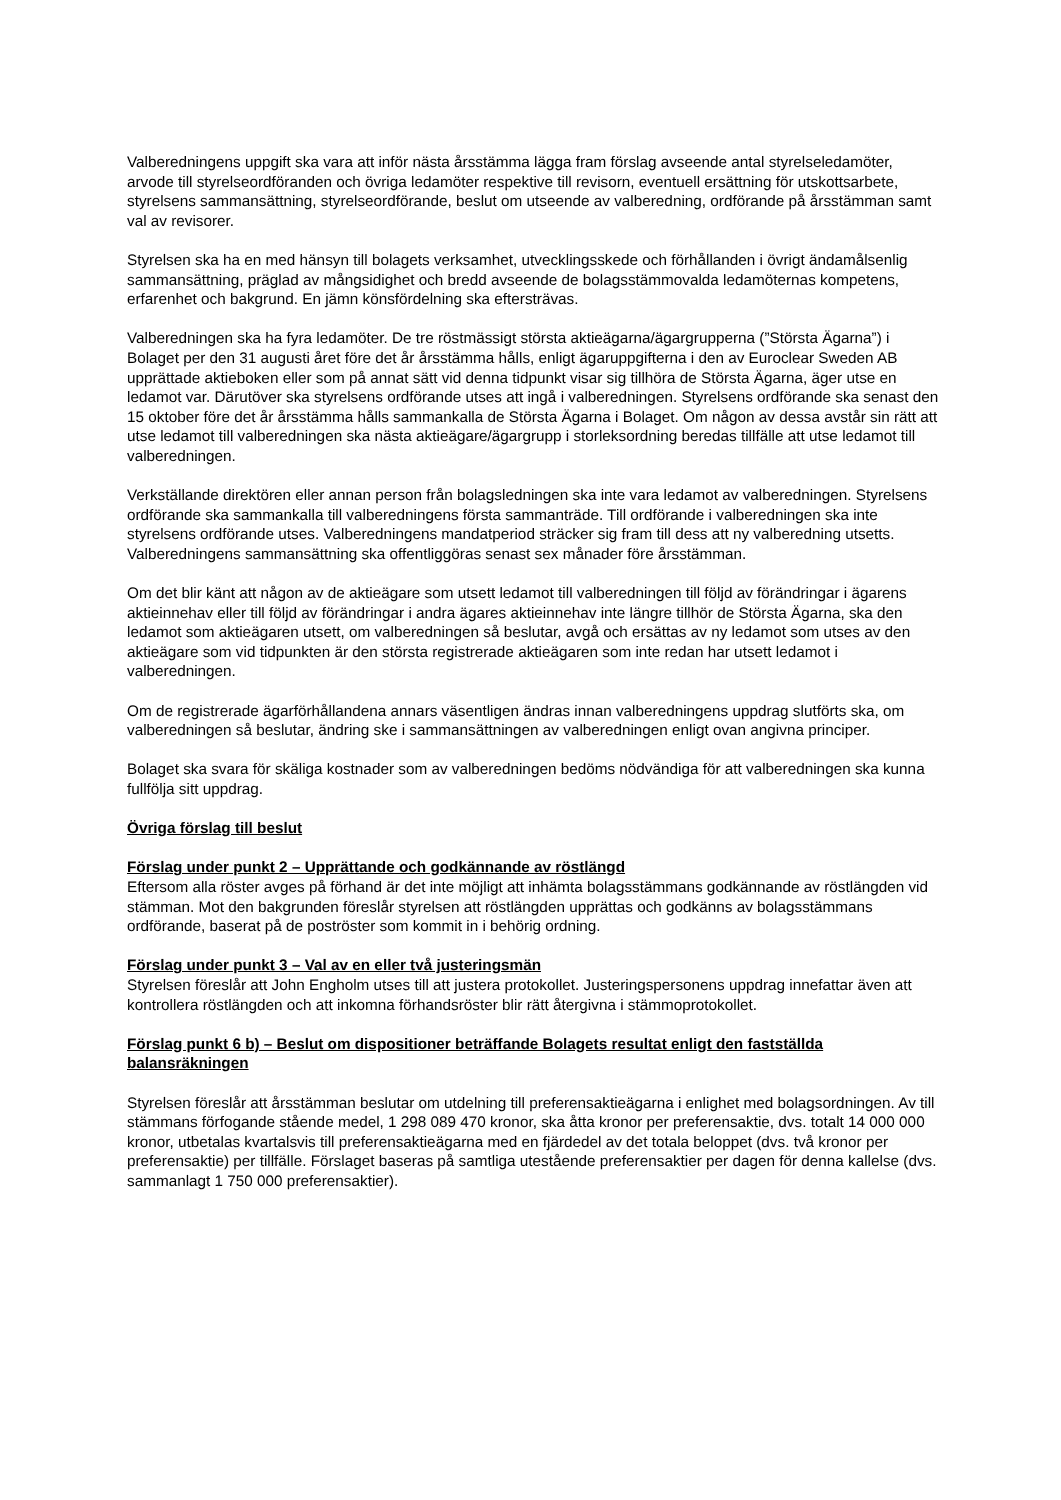Valberedningens uppgift ska vara att inför nästa årsstämma lägga fram förslag avseende antal styrelseledamöter, arvode till styrelseordföranden och övriga ledamöter respektive till revisorn, eventuell ersättning för utskottsarbete, styrelsens sammansättning, styrelseordförande, beslut om utseende av valberedning, ordförande på årsstämman samt val av revisorer.
Styrelsen ska ha en med hänsyn till bolagets verksamhet, utvecklingsskede och förhållanden i övrigt ändamålsenlig sammansättning, präglad av mångsidighet och bredd avseende de bolagsstämmovalda ledamöternas kompetens, erfarenhet och bakgrund. En jämn könsfördelning ska eftersträvas.
Valberedningen ska ha fyra ledamöter. De tre röstmässigt största aktieägarna/ägargrupperna (”Största Ägarna”) i Bolaget per den 31 augusti året före det år årsstämma hålls, enligt ägaruppgifterna i den av Euroclear Sweden AB upprättade aktieboken eller som på annat sätt vid denna tidpunkt visar sig tillhöra de Största Ägarna, äger utse en ledamot var. Därutöver ska styrelsens ordförande utses att ingå i valberedningen. Styrelsens ordförande ska senast den 15 oktober före det år årsstämma hålls sammankalla de Största Ägarna i Bolaget. Om någon av dessa avstår sin rätt att utse ledamot till valberedningen ska nästa aktieägare/ägargrupp i storleksordning beredas tillfälle att utse ledamot till valberedningen.
Verkställande direktören eller annan person från bolagsledningen ska inte vara ledamot av valberedningen. Styrelsens ordförande ska sammankalla till valberedningens första sammanträde. Till ordförande i valberedningen ska inte styrelsens ordförande utses. Valberedningens mandatperiod sträcker sig fram till dess att ny valberedning utsetts. Valberedningens sammansättning ska offentliggöras senast sex månader före årsstämman.
Om det blir känt att någon av de aktieägare som utsett ledamot till valberedningen till följd av förändringar i ägarens aktieinnehav eller till följd av förändringar i andra ägares aktieinnehav inte längre tillhör de Största Ägarna, ska den ledamot som aktieägaren utsett, om valberedningen så beslutar, avgå och ersättas av ny ledamot som utses av den aktieägare som vid tidpunkten är den största registrerade aktieägaren som inte redan har utsett ledamot i valberedningen.
Om de registrerade ägarförhållandena annars väsentligen ändras innan valberedningens uppdrag slutförts ska, om valberedningen så beslutar, ändring ske i sammansättningen av valberedningen enligt ovan angivna principer.
Bolaget ska svara för skäliga kostnader som av valberedningen bedöms nödvändiga för att valberedningen ska kunna fullfölja sitt uppdrag.
Övriga förslag till beslut
Förslag under punkt 2 – Upprättande och godkännande av röstlängd
Eftersom alla röster avges på förhand är det inte möjligt att inhämta bolagsstämmans godkännande av röstlängden vid stämman. Mot den bakgrunden föreslår styrelsen att röstlängden upprättas och godkänns av bolagsstämmans ordförande, baserat på de poströster som kommit in i behörig ordning.
Förslag under punkt 3 – Val av en eller två justeringsmän
Styrelsen föreslår att John Engholm utses till att justera protokollet. Justeringspersonens uppdrag innefattar även att kontrollera röstlängden och att inkomna förhandsröster blir rätt återgivna i stämmoprotokollet.
Förslag punkt 6 b) – Beslut om dispositioner beträffande Bolagets resultat enligt den fastställda balansräkningen
Styrelsen föreslår att årsstämman beslutar om utdelning till preferensaktieägarna i enlighet med bolagsordningen. Av till stämmans förfogande stående medel, 1 298 089 470 kronor, ska åtta kronor per preferensaktie, dvs. totalt 14 000 000 kronor, utbetalas kvartalsvis till preferensaktieägarna med en fjärdedel av det totala beloppet (dvs. två kronor per preferensaktie) per tillfälle. Förslaget baseras på samtliga utestående preferensaktier per dagen för denna kallelse (dvs. sammanlagt 1 750 000 preferensaktier).